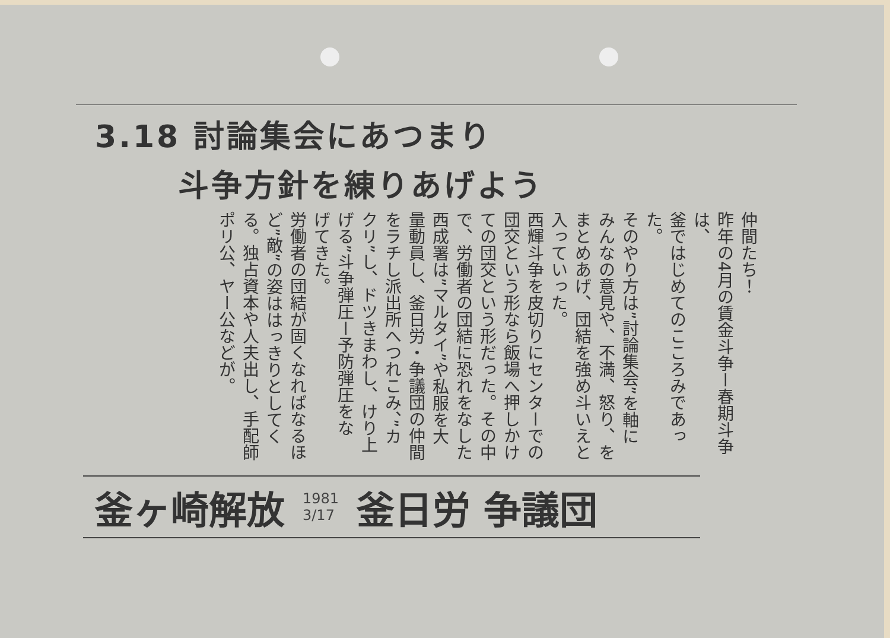3.18 討論集会にあつまり
斗争方針を練りあげよう
仲間たち！
昨年の4月の賃金斗争ー春期斗争は、
釜ではじめてのこころみであった。
そのやり方は”討論集会”を軸に
みんなの意見や、不満、怒り、を
まとめあげ、団結を強め斗いえと
入っていった。
西輝斗争を皮切りにセンターでの
団交という形なら飯場へ押しかけ
ての団交という形だった。その中
で、労働者の団結に恐れをなした
西成署は”マルタイ”や私服を大
量動員し、釜日労・争議団の仲間
をラチし派出所へつれこみ、”カ
クリ”し、ドツきまわし、けり上
げる”斗争弾圧ー予防弾圧をな
げてきた。
労働者の団結が固くなればなるほ
ど”敵”の姿ははっきりとしてく
る。独占資本や人夫出し、手配師
ポリ公、ヤー公などが。
釜ヶ崎解放 1981
3/17 釜日労 争議団